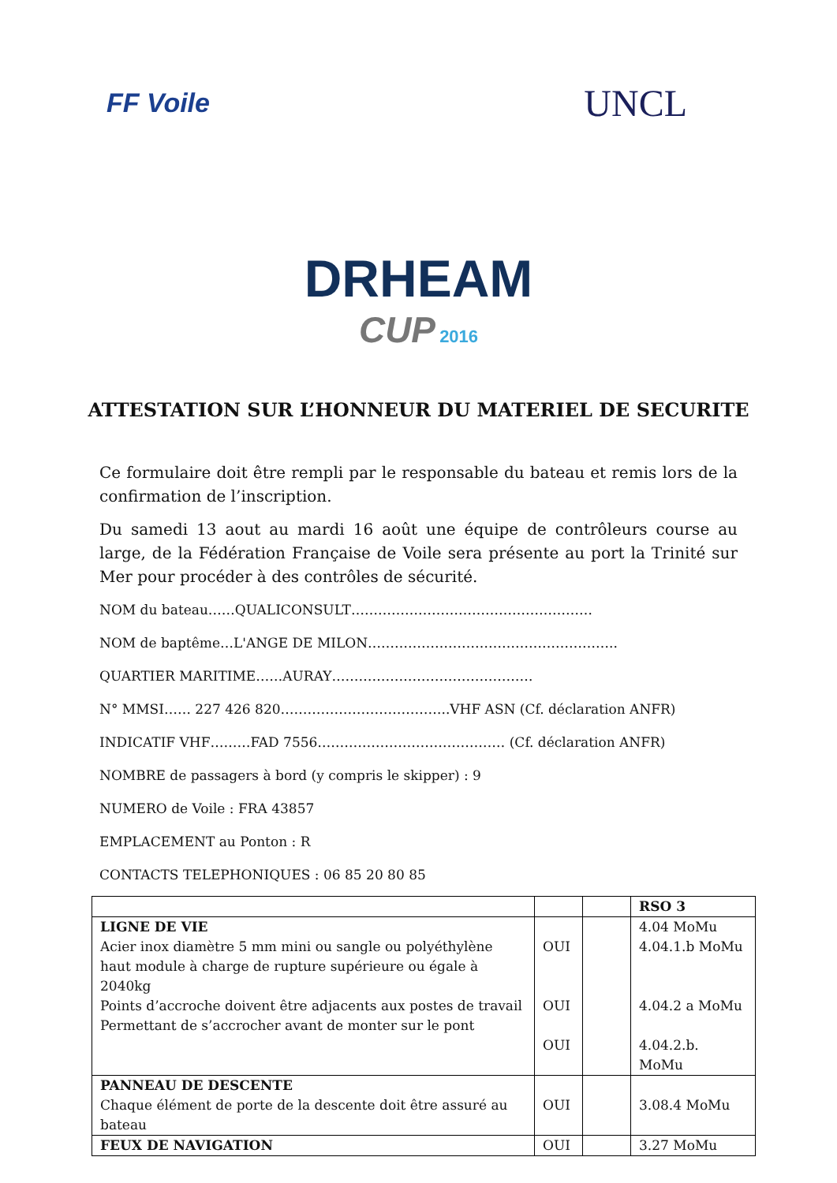FF Voile UNCL
DRHEAM
CUP 2016
ATTESTATION SUR L’HONNEUR DU MATERIEL DE SECURITE
Ce formulaire doit être rempli par le responsable du bateau et remis lors de la confirmation de l’inscription.
Du samedi 13 aout au mardi 16 août une équipe de contrôleurs course au large, de la Fédération Française de Voile sera présente au port la Trinité sur Mer pour procéder à des contrôles de sécurité.
NOM du bateau……QUALICONSULT………………………………………………
NOM de baptême…L'ANGE DE MILON………………………………………………..
QUARTIER MARITIME……AURAY………………………………………
N° MMSI…… 227 426 820………………………………..VHF ASN (Cf. déclaration ANFR)
INDICATIF VHF………FAD 7556…………………………………… (Cf. déclaration ANFR)
NOMBRE de passagers à bord (y compris le skipper) : 9
NUMERO de Voile : FRA 43857
EMPLACEMENT au Ponton : R
CONTACTS TELEPHONIQUES : 06 85 20 80 85
| | | | RSO 3 |
| LIGNE DE VIE Acier inox diamètre 5 mm mini ou sangle ou polyéthylène haut module à charge de rupture supérieure ou égale à 2040kg Points d’accroche doivent être adjacents aux postes de travail Permettant de s’accrocher avant de monter sur le pont | OUI OUI OUI | | 4.04 MoMu 4.04.1.b MoMu 4.04.2 a MoMu 4.04.2.b. MoMu |
| PANNEAU DE DESCENTE Chaque élément de porte de la descente doit être assuré au bateau | OUI | | 3.08.4 MoMu |
| FEUX DE NAVIGATION | OUI | | 3.27 MoMu |